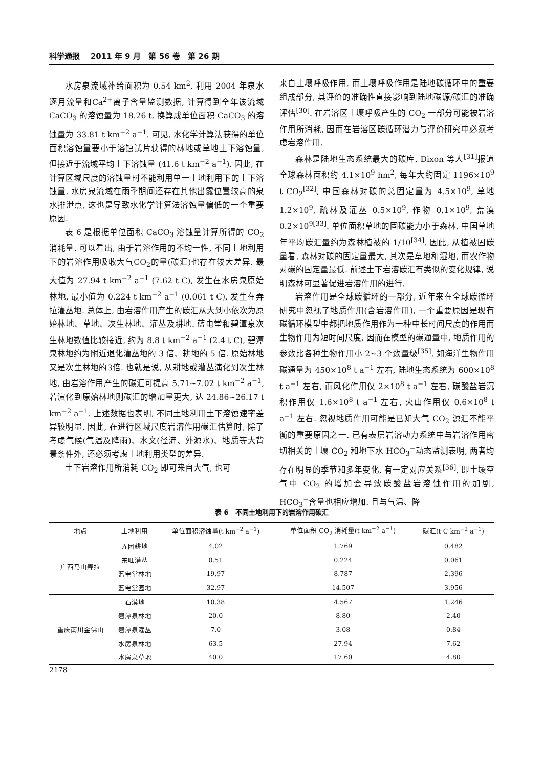科学通报 2011 年 9 月 第 56 卷 第 26 期
水房泉流域补给面积为 0.54 km<sup>2</sup>, 利用 2004 年泉水逐月流量和Ca<sup>2+</sup>离子含量监测数据, 计算得到全年该流域 CaCO<sub>3</sub> 的溶蚀量为 18.26 t, 换算成单位面积 CaCO<sub>3</sub> 的溶蚀量为 33.81 t km<sup>−2</sup> a<sup>−1</sup>. 可见, 水化学计算法获得的单位面积溶蚀量要小于溶蚀试片获得的林地或草地土下溶蚀量, 但接近于流域平均土下溶蚀量 (41.6 t km<sup>−2</sup> a<sup>−1</sup>). 因此, 在计算区域尺度的溶蚀量时不能利用单一土地利用下的土下溶蚀量. 水房泉流域在雨季期间还存在其他出露位置较高的泉水排泄点, 这也是导致水化学计算法溶蚀量偏低的一个重要原因.
表 6 是根据单位面积 CaCO<sub>3</sub> 溶蚀量计算所得的 CO<sub>2</sub> 消耗量. 可以看出, 由于岩溶作用的不均一性, 不同土地利用下的岩溶作用吸收大气CO<sub>2</sub>的量(碳汇)也存在较大差异. 最大值为 27.94 t km<sup>−2</sup> a<sup>−1</sup> (7.62 t C), 发生在水房泉原始林地, 最小值为 0.224 t km<sup>−2</sup> a<sup>−1</sup> (0.061 t C), 发生在弄拉灌丛地. 总体上, 由岩溶作用产生的碳汇从大到小依次为原始林地、草地、次生林地、灌丛及耕地. 蓝电堂和碧潭泉次生林地数值比较接近, 约为 8.8 t km<sup>−2</sup> a<sup>−1</sup> (2.4 t C), 碧潭泉林地约为附近退化灌丛地的 3 倍、耕地的 5 倍. 原始林地又是次生林地的3倍. 也就是说, 从耕地或灌丛演化到次生林地, 由岩溶作用产生的碳汇可提高 5.71~7.02 t km<sup>−2</sup> a<sup>−1</sup>, 若演化到原始林地则碳汇的增加量更大, 达 24.86~26.17 t km<sup>−2</sup> a<sup>−1</sup>. 上述数据也表明, 不同土地利用土下溶蚀速率差异较明显, 因此, 在进行区域尺度岩溶作用碳汇估算时, 除了考虑气候(气温及降雨)、水文(径流、外源水)、地质等大背景条件外, 还必须考虑土地利用类型的差异.
土下岩溶作用所消耗 CO<sub>2</sub> 即可来自大气, 也可
来自土壤呼吸作用. 而土壤呼吸作用是陆地碳循环中的重要组成部分, 其评价的准确性直接影响到陆地碳源/碳汇的准确评估<sup>[30]</sup>. 在岩溶区土壤呼吸产生的 CO<sub>2</sub> 一部分可能被岩溶作用所消耗, 因而在岩溶区碳循环潜力与评价研究中必须考虑岩溶作用.
森林是陆地生态系统最大的碳库, Dixon 等人<sup>[31]</sup>报道全球森林面积约 4.1×10<sup>9</sup> hm<sup>2</sup>, 每年大约固定 1196×10<sup>9</sup> t CO<sub>2</sub><sup>[32]</sup>, 中国森林对碳的总固定量为 4.5×10<sup>9</sup>, 草地 1.2×10<sup>9</sup>, 疏林及灌丛 0.5×10<sup>9</sup>, 作物 0.1×10<sup>9</sup>, 荒漠 0.2×10<sup>9[33]</sup>. 单位面积草地的固碳能力小于森林, 中国草地年平均碳汇量约为森林植被的 1/10<sup>[34]</sup>. 因此, 从植被固碳量看, 森林对碳的固定量最大, 其次是草地和湿地, 而农作物对碳的固定量最低. 前述土下岩溶碳汇有类似的变化规律, 说明森林可显著促进岩溶作用的进行.
岩溶作用是全球碳循环的一部分, 近年来在全球碳循环研究中忽视了地质作用(含岩溶作用), 一个重要原因是现有碳循环模型中都把地质作用作为一种中长时间尺度的作用而生物作用为短时间尺度, 因而在模型的碳通量中, 地质作用的参数比各种生物作用小 2~3 个数量级<sup>[35]</sup>, 如海洋生物作用碳通量为 450×10<sup>8</sup> t a<sup>−1</sup> 左右, 陆地生态系统为 600×10<sup>8</sup> t a<sup>−1</sup> 左右, 而风化作用仅 2×10<sup>8</sup> t a<sup>−1</sup> 左右, 碳酸盐岩沉积作用仅 1.6×10<sup>8</sup> t a<sup>−1</sup> 左右, 火山作用仅 0.6×10<sup>8</sup> t a<sup>−1</sup> 左右. 忽视地质作用可能是已知大气 CO<sub>2</sub> 源汇不能平衡的重要原因之一. 已有表层岩溶动力系统中与岩溶作用密切相关的土壤 CO<sub>2</sub> 和地下水 HCO<sub>3</sub><sup>−</sup>动态监测表明, 两者均存在明显的季节和多年变化, 有一定对应关系<sup>[36]</sup>, 即土壤空气中 CO<sub>2</sub> 的增加会导致碳酸盐岩溶蚀作用的加剧, HCO<sub>3</sub><sup>−</sup>含量也相应增加. 且与气温、降
表 6 不同土地利用下的岩溶作用碳汇
| 地点 | 土地利用 | 单位面积溶蚀量(t km<sup>−2</sup> a<sup>−1</sup>) | 单位面积 CO<sub>2</sub> 消耗量(t km<sup>−2</sup> a<sup>−1</sup>) | 碳汇(t C km<sup>−2</sup> a<sup>−1</sup>) |
| --- | --- | --- | --- | --- |
| 广西马山弄拉 | 弄团耕地 | 4.02 | 1.769 | 0.482 |
| | 东旺灌丛 | 0.51 | 0.224 | 0.061 |
| | 蓝电堂林地 | 19.97 | 8.787 | 2.396 |
| | 蓝电堂园地 | 32.97 | 14.507 | 3.956 |
| 重庆南川金佛山 | 石漠地 | 10.38 | 4.567 | 1.246 |
| | 碧潭泉林地 | 20.0 | 8.80 | 2.40 |
| | 碧潭泉灌丛 | 7.0 | 3.08 | 0.84 |
| | 水房泉林地 | 63.5 | 27.94 | 7.62 |
| | 水房泉草地 | 40.0 | 17.60 | 4.80 |
2178